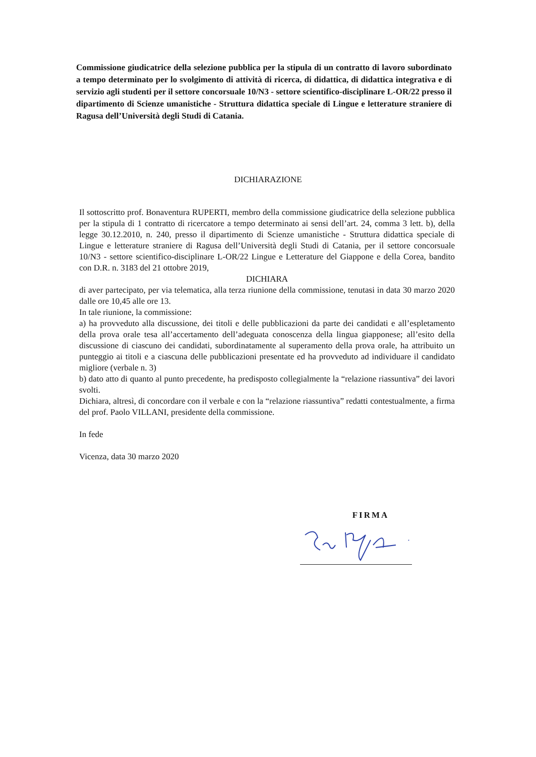Commissione giudicatrice della selezione pubblica per la stipula di un contratto di lavoro subordinato a tempo determinato per lo svolgimento di attività di ricerca, di didattica, di didattica integrativa e di servizio agli studenti per il settore concorsuale 10/N3 - settore scientifico-disciplinare L-OR/22 presso il dipartimento di Scienze umanistiche - Struttura didattica speciale di Lingue e letterature straniere di Ragusa dell’Università degli Studi di Catania.
DICHIARAZIONE
Il sottoscritto prof. Bonaventura RUPERTI, membro della commissione giudicatrice della selezione pubblica per la stipula di 1 contratto di ricercatore a tempo determinato ai sensi dell’art. 24, comma 3 lett. b), della legge 30.12.2010, n. 240, presso il dipartimento di Scienze umanistiche - Struttura didattica speciale di Lingue e letterature straniere di Ragusa dell’Università degli Studi di Catania, per il settore concorsuale 10/N3 - settore scientifico-disciplinare L-OR/22 Lingue e Letterature del Giappone e della Corea, bandito con D.R. n. 3183 del 21 ottobre 2019,
DICHIARA
di aver partecipato, per via telematica, alla terza riunione della commissione, tenutasi in data 30 marzo 2020 dalle ore 10,45 alle ore 13.
In tale riunione, la commissione:
a) ha provveduto alla discussione, dei titoli e delle pubblicazioni da parte dei candidati e all’espletamento della prova orale tesa all’accertamento dell’adeguata conoscenza della lingua giapponese; all’esito della discussione di ciascuno dei candidati, subordinatamente al superamento della prova orale, ha attribuito un punteggio ai titoli e a ciascuna delle pubblicazioni presentate ed ha provveduto ad individuare il candidato migliore (verbale n. 3)
b) dato atto di quanto al punto precedente, ha predisposto collegialmente la “relazione riassuntiva” dei lavori svolti.
Dichiara, altresì, di concordare con il verbale e con la “relazione riassuntiva” redatti contestualmente, a firma del prof. Paolo VILLANI, presidente della commissione.
In fede
Vicenza, data 30 marzo 2020
FIRMA